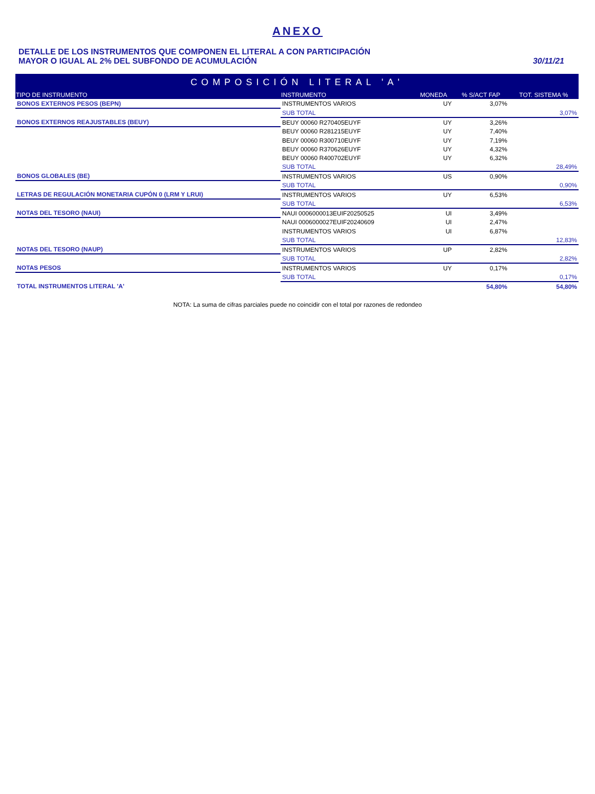ANEXO
DETALLE DE LOS INSTRUMENTOS QUE COMPONEN EL LITERAL A CON PARTICIPACIÓN
MAYOR O IGUAL AL 2% DEL SUBFONDO DE ACUMULACIÓN
30/11/21
| COMPOSICIÓN LITERAL 'A' | | | | |
| --- | --- | --- | --- | --- |
| TIPO DE INSTRUMENTO | INSTRUMENTO | MONEDA | % S/ACT FAP | TOT. SISTEMA % |
| BONOS EXTERNOS PESOS (BEPN) | INSTRUMENTOS VARIOS | UY | 3,07% | |
| | SUB TOTAL | | | 3,07% |
| BONOS EXTERNOS REAJUSTABLES (BEUY) | BEUY 00060 R270405EUYF | UY | 3,26% | |
| | BEUY 00060 R281215EUYF | UY | 7,40% | |
| | BEUY 00060 R300710EUYF | UY | 7,19% | |
| | BEUY 00060 R370626EUYF | UY | 4,32% | |
| | BEUY 00060 R400702EUYF | UY | 6,32% | |
| | SUB TOTAL | | | 28,49% |
| BONOS GLOBALES (BE) | INSTRUMENTOS VARIOS | US | 0,90% | |
| | SUB TOTAL | | | 0,90% |
| LETRAS DE REGULACIÓN MONETARIA CUPÓN 0 (LRM Y LRUI) | INSTRUMENTOS VARIOS | UY | 6,53% | |
| | SUB TOTAL | | | 6,53% |
| NOTAS DEL TESORO (NAUI) | NAUI 0006000013EUIF20250525 | UI | 3,49% | |
| | NAUI 0006000027EUIF20240609 | UI | 2,47% | |
| | INSTRUMENTOS VARIOS | UI | 6,87% | |
| | SUB TOTAL | | | 12,83% |
| NOTAS DEL TESORO (NAUP) | INSTRUMENTOS VARIOS | UP | 2,82% | |
| | SUB TOTAL | | | 2,82% |
| NOTAS PESOS | INSTRUMENTOS VARIOS | UY | 0,17% | |
| | SUB TOTAL | | | 0,17% |
| TOTAL INSTRUMENTOS LITERAL 'A' | | | 54,80% | 54,80% |
NOTA: La suma de cifras parciales puede no coincidir con el total por razones de redondeo